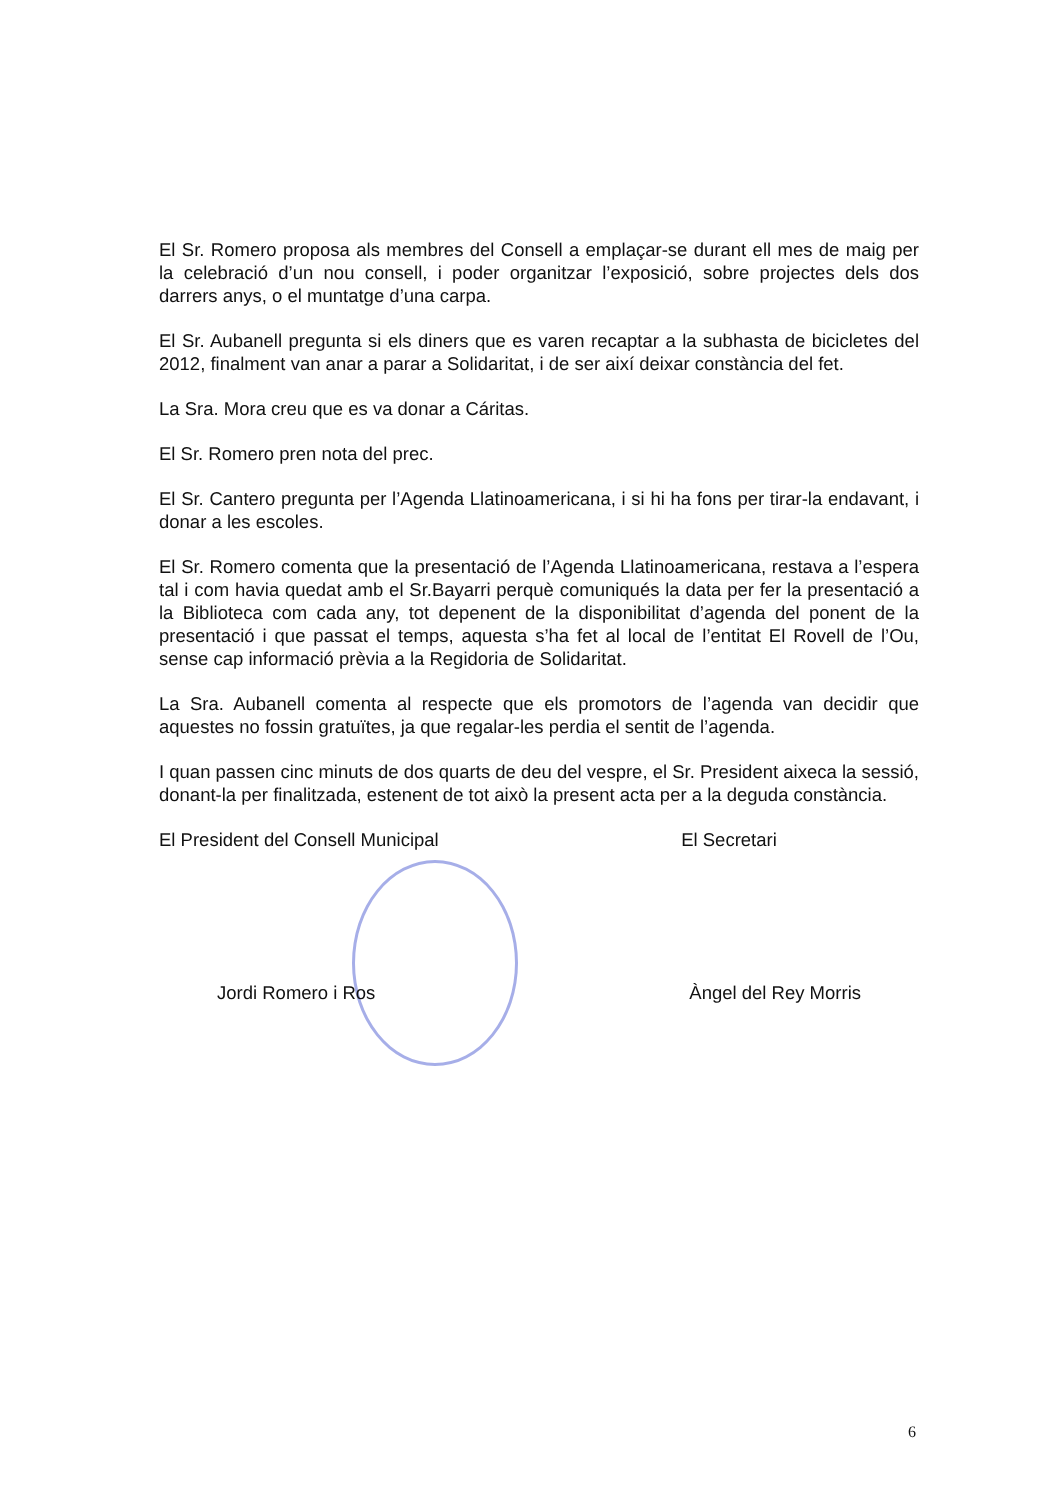El Sr. Romero proposa als membres del Consell a emplaçar-se durant ell mes de maig per la celebració d’un nou consell, i poder organitzar l’exposició, sobre projectes dels dos darrers anys, o el muntatge d’una carpa.
El Sr. Aubanell pregunta si els diners que es varen recaptar a la subhasta de bicicletes del 2012, finalment van anar a parar a Solidaritat, i de ser així deixar constància del fet.
La Sra. Mora creu que es va donar a Cáritas.
El Sr. Romero pren nota del prec.
El Sr. Cantero pregunta per l’Agenda Llatinoamericana, i si hi ha fons per tirar-la endavant, i donar a les escoles.
El Sr. Romero comenta que la presentació de l’Agenda Llatinoamericana, restava a l’espera tal i com havia quedat amb el Sr.Bayarri perquè comuniqués la data per fer la presentació a la Biblioteca com cada any, tot depenent de la disponibilitat d’agenda del ponent de la presentació i que passat el temps, aquesta s’ha fet al local de l’entitat El Rovell de l’Ou, sense cap informació prèvia a la Regidoria de Solidaritat.
La Sra. Aubanell comenta al respecte que els promotors de l’agenda van decidir que aquestes no fossin gratuïtes, ja que regalar-les perdia el sentit de l’agenda.
I quan passen cinc minuts de dos quarts de deu del vespre, el Sr. President aixeca la sessió, donant-la per finalitzada, estenent de tot això la present acta per a la deguda constància.
El President del Consell Municipal
El Secretari
Jordi Romero i Ros Àngel del Rey Morris
6